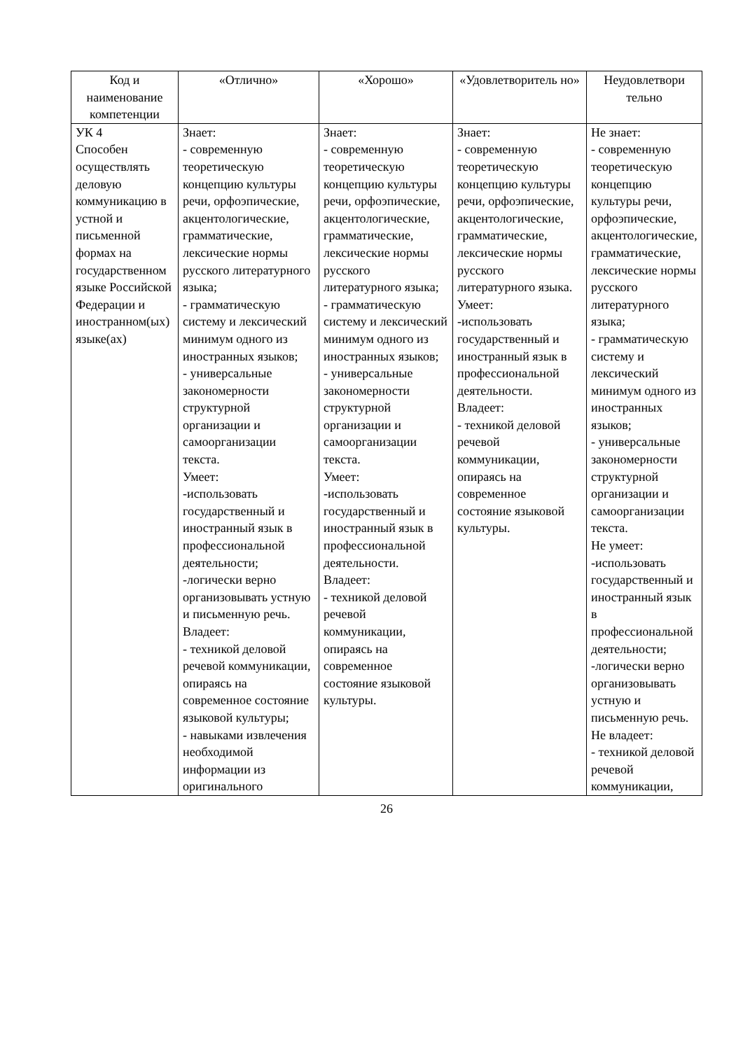| Код и наименование компетенции | «Отлично» | «Хорошо» | «Удовлетворитель но» | Неудовлетвори тельно |
| --- | --- | --- | --- | --- |
| УК 4 Способен осуществлять деловую коммуникацию в устной и письменной формах на государственном языке Российской Федерации и иностранном(ых) языке(ах) | Знает: - современную теоретическую концепцию культуры речи, орфоэпические, акцентологические, грамматические, лексические нормы русского литературного языка; - грамматическую систему и лексический минимум одного из иностранных языков; - универсальные закономерности структурной организации и самоорганизации текста. Умеет: -использовать государственный и иностранный язык в профессиональной деятельности; -логически верно организовывать устную и письменную речь. Владеет: - техникой деловой речевой коммуникации, опираясь на современное состояние языковой культуры; - навыками извлечения необходимой информации из оригинального | Знает: - современную теоретическую концепцию культуры речи, орфоэпические, акцентологические, грамматические, лексические нормы русского литературного языка; - грамматическую систему и лексический минимум одного из иностранных языков; - универсальные закономерности структурной организации и самоорганизации текста. Умеет: -использовать государственный и иностранный язык в профессиональной деятельности. Владеет: - техникой деловой речевой коммуникации, опираясь на современное состояние языковой культуры. | Знает: - современную теоретическую концепцию культуры речи, орфоэпические, акцентологические, грамматические, лексические нормы русского литературного языка. Умеет: -использовать государственный и иностранный язык в профессиональной деятельности. Владеет: - техникой деловой речевой коммуникации, опираясь на современное состояние языковой культуры. | Не знает: - современную теоретическую концепцию культуры речи, орфоэпические, акцентологические, грамматические, лексические нормы русского литературного языка; - грамматическую систему и лексический минимум одного из иностранных языков; - универсальные закономерности структурной организации и самоорганизации текста. Не умеет: -использовать государственный и иностранный язык в профессиональной деятельности; -логически верно организовывать устную и письменную речь. Не владеет: - техникой деловой речевой коммуникации, |
26